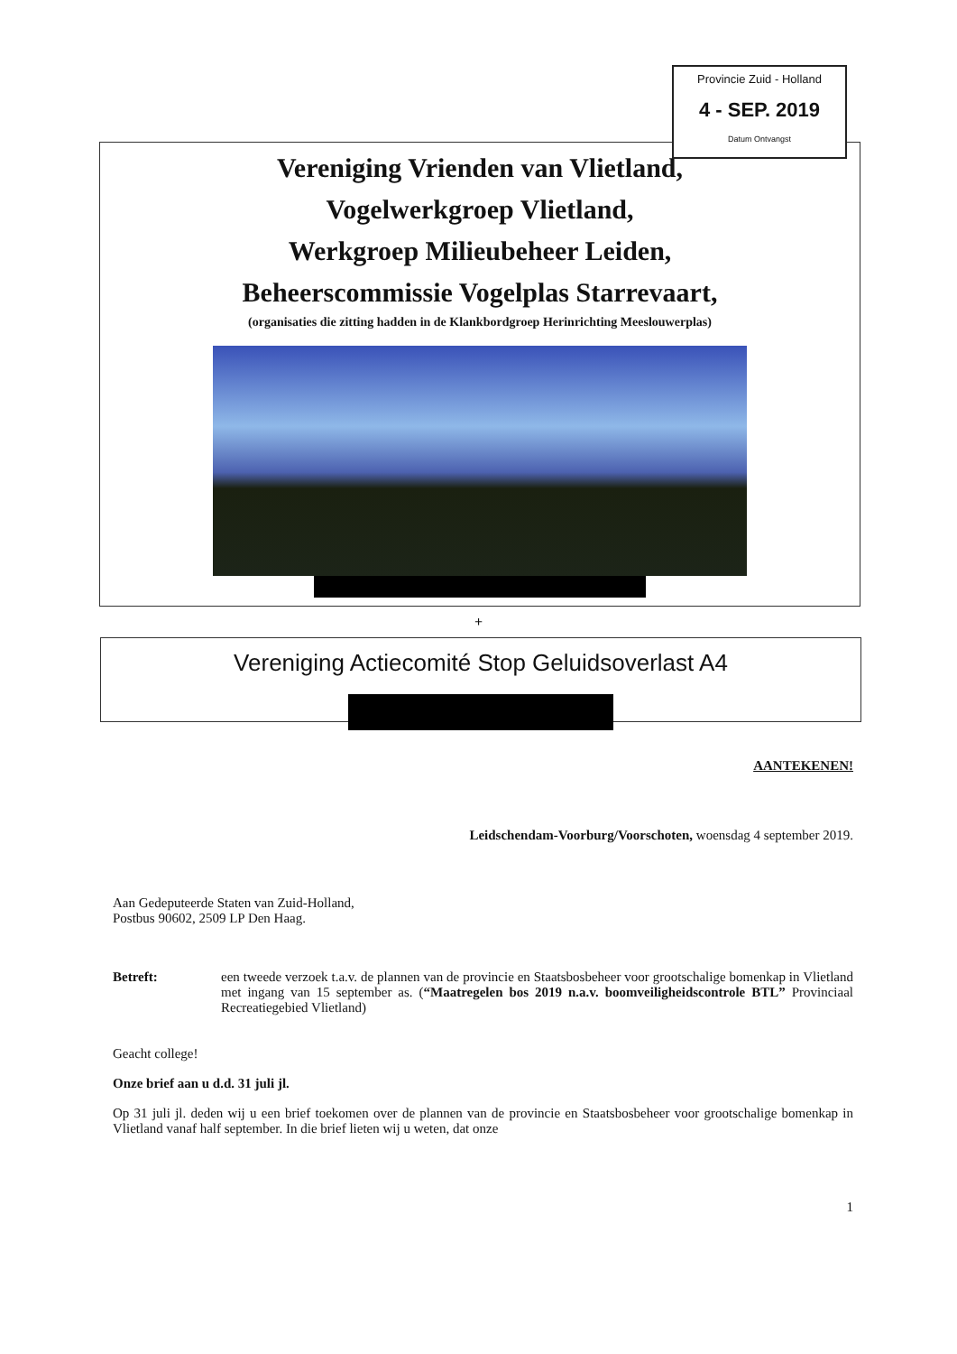Provincie Zuid - Holland
4 - SEP. 2019
Datum Ontvangst
Vereniging Vrienden van Vlietland,
Vogelwerkgroep Vlietland,
Werkgroep Milieubeheer Leiden,
Beheerscommissie Vogelplas Starrevaart,
(organisaties die zitting hadden in de Klankbordgroep Herinrichting Meeslouwerplas)
+
Vereniging Actiecomité Stop Geluidsoverlast A4
AANTEKENEN!
Leidschendam-Voorburg/Voorschoten, woensdag 4 september 2019.
Aan Gedeputeerde Staten van Zuid-Holland,
Postbus 90602, 2509 LP Den Haag.
Betreft: een tweede verzoek t.a.v. de plannen van de provincie en Staatsbosbeheer voor grootschalige bomenkap in Vlietland met ingang van 15 september as. (“Maatregelen bos 2019 n.a.v. boomveiligheidscontrole BTL” Provinciaal Recreatiegebied Vlietland)
Geacht college!
Onze brief aan u d.d. 31 juli jl.
Op 31 juli jl. deden wij u een brief toekomen over de plannen van de provincie en Staatsbosbeheer voor grootschalige bomenkap in Vlietland vanaf half september. In die brief lieten wij u weten, dat onze
1